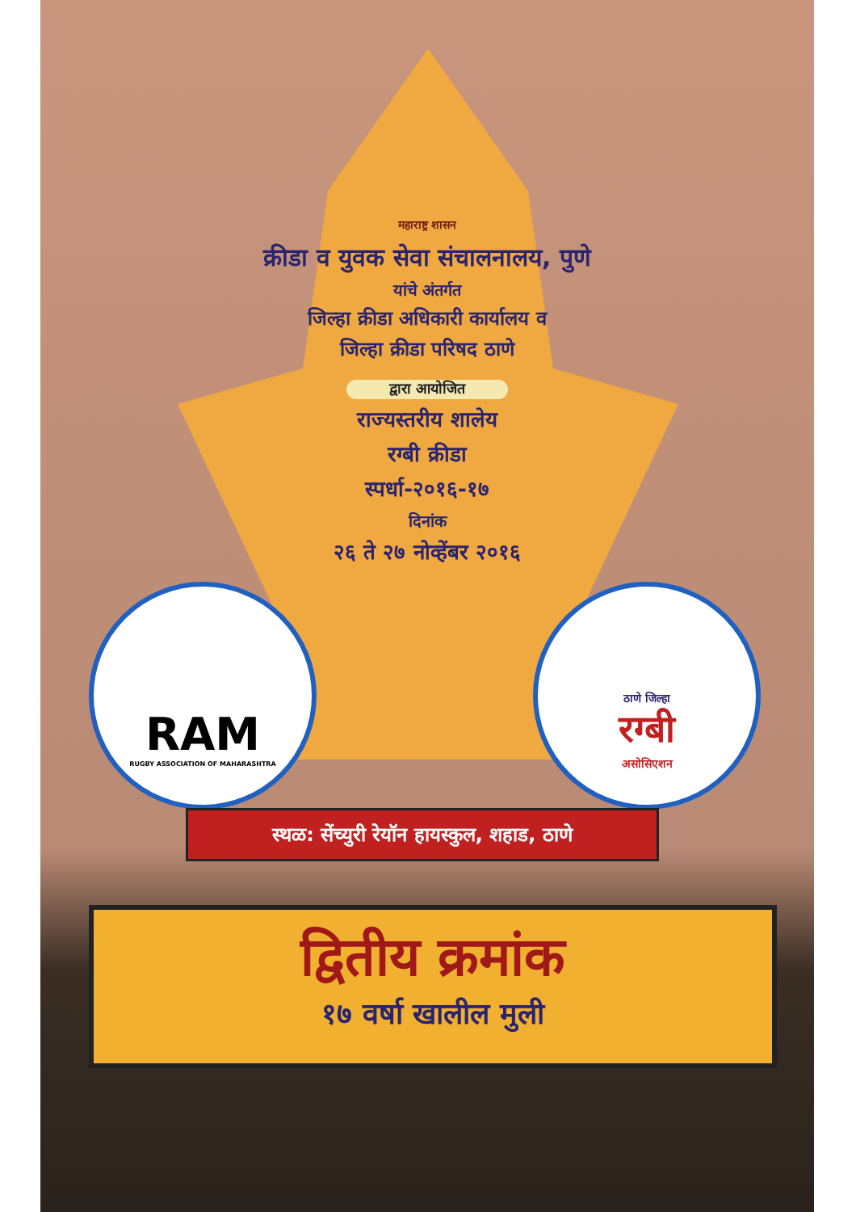महाराष्ट्र शासन
क्रीडा व युवक सेवा संचालनालय, पुणे
यांचे अंतर्गत
जिल्हा क्रीडा अधिकारी कार्यालय व
जिल्हा क्रीडा परिषद ठाणे
द्वारा आयोजित
राज्यस्तरीय शालेय
रग्बी क्रीडा
स्पर्धा-२०१६-१७
दिनांक
२६ ते २७ नोव्हेंबर २०१६
RAM
RUGBY ASSOCIATION OF MAHARASHTRA
ठाणे जिल्हा
रग्बी
असोसिएशन
स्थळ: सेंच्युरी रेयॉन हायस्कुल, शहाड, ठाणे
द्वितीय क्रमांक
१७ वर्षा खालील मुली